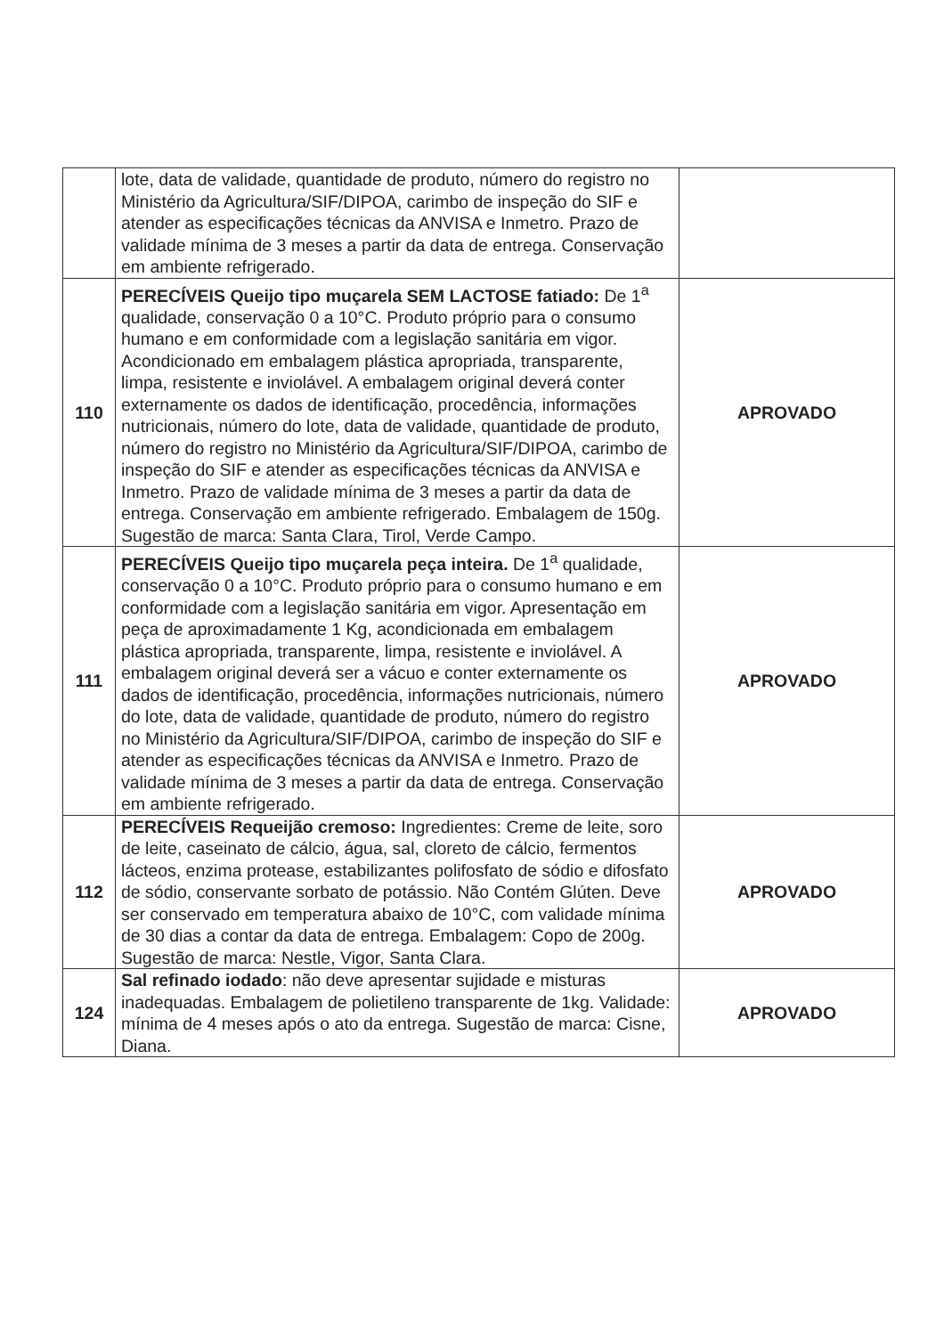| | lote, data de validade, quantidade de produto, número do registro no Ministério da Agricultura/SIF/DIPOA, carimbo de inspeção do SIF e atender as especificações técnicas da ANVISA e Inmetro. Prazo de validade mínima de 3 meses a partir da data de entrega. Conservação em ambiente refrigerado. | |
| 110 | PERECÍVEIS Queijo tipo muçarela SEM LACTOSE fatiado: De 1<sup>a</sup> qualidade, conservação 0 a 10°C. Produto próprio para o consumo humano e em conformidade com a legislação sanitária em vigor. Acondicionado em embalagem plástica apropriada, transparente, limpa, resistente e inviolável. A embalagem original deverá conter externamente os dados de identificação, procedência, informações nutricionais, número do lote, data de validade, quantidade de produto, número do registro no Ministério da Agricultura/SIF/DIPOA, carimbo de inspeção do SIF e atender as especificações técnicas da ANVISA e Inmetro. Prazo de validade mínima de 3 meses a partir da data de entrega. Conservação em ambiente refrigerado. Embalagem de 150g. Sugestão de marca: Santa Clara, Tirol, Verde Campo. | APROVADO |
| 111 | PERECÍVEIS Queijo tipo muçarela peça inteira. De 1<sup>a</sup> qualidade, conservação 0 a 10°C. Produto próprio para o consumo humano e em conformidade com a legislação sanitária em vigor. Apresentação em peça de aproximadamente 1 Kg, acondicionada em embalagem plástica apropriada, transparente, limpa, resistente e inviolável. A embalagem original deverá ser a vácuo e conter externamente os dados de identificação, procedência, informações nutricionais, número do lote, data de validade, quantidade de produto, número do registro no Ministério da Agricultura/SIF/DIPOA, carimbo de inspeção do SIF e atender as especificações técnicas da ANVISA e Inmetro. Prazo de validade mínima de 3 meses a partir da data de entrega. Conservação em ambiente refrigerado. | APROVADO |
| 112 | PERECÍVEIS Requeijão cremoso: Ingredientes: Creme de leite, soro de leite, caseinato de cálcio, água, sal, cloreto de cálcio, fermentos lácteos, enzima protease, estabilizantes polifosfato de sódio e difosfato de sódio, conservante sorbato de potássio. Não Contém Glúten. Deve ser conservado em temperatura abaixo de 10°C, com validade mínima de 30 dias a contar da data de entrega. Embalagem: Copo de 200g. Sugestão de marca: Nestle, Vigor, Santa Clara. | APROVADO |
| 124 | Sal refinado iodado : não deve apresentar sujidade e misturas inadequadas. Embalagem de polietileno transparente de 1kg. Validade: mínima de 4 meses após o ato da entrega. Sugestão de marca: Cisne, Diana. | APROVADO |